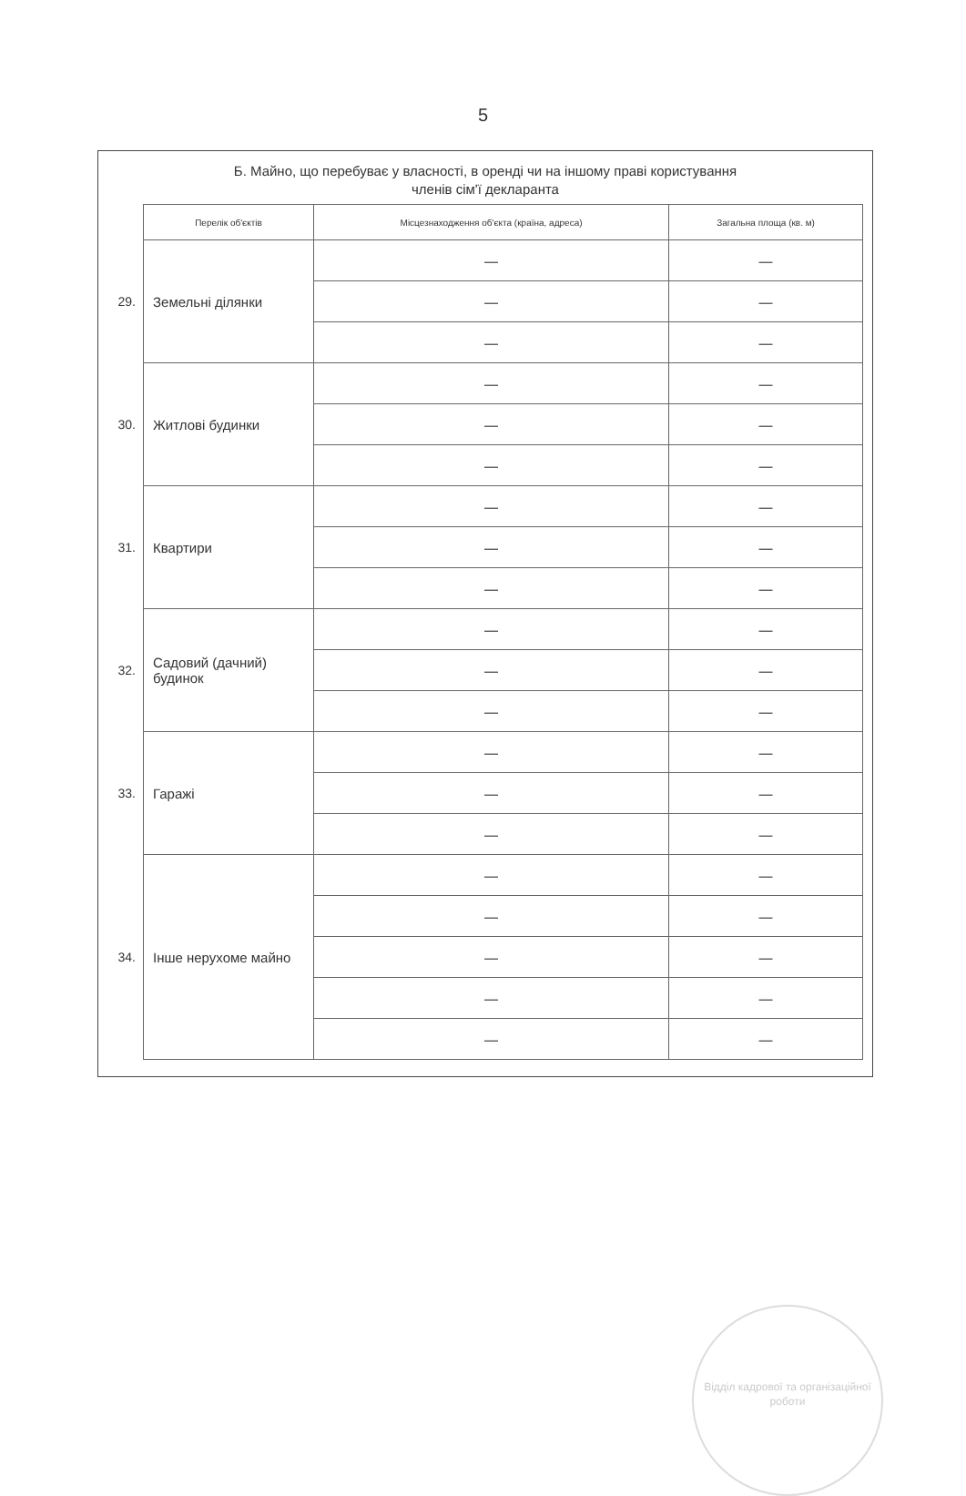5
Б. Майно, що перебуває у власності, в оренді чи на іншому праві користування
членів сім'ї декларанта
| | Перелік об'єктів | Місцезнаходження об'єкта (країна, адреса) | Загальна площа (кв. м) |
| --- | --- | --- | --- |
| 29. | Земельні ділянки | — | — |
| | | — | — |
| | | — | — |
| 30. | Житлові будинки | — | — |
| | | — | — |
| | | — | — |
| 31. | Квартири | — | — |
| | | — | — |
| | | — | — |
| 32. | Садовий (дачний) будинок | — | — |
| | | — | — |
| | | — | — |
| 33. | Гаражі | — | — |
| | | — | — |
| | | — | — |
| 34. | Інше нерухоме майно | — | — |
| | | — | — |
| | | — | — |
| | | — | — |
| | | — | — |
Відділ кадрової та організаційної роботи